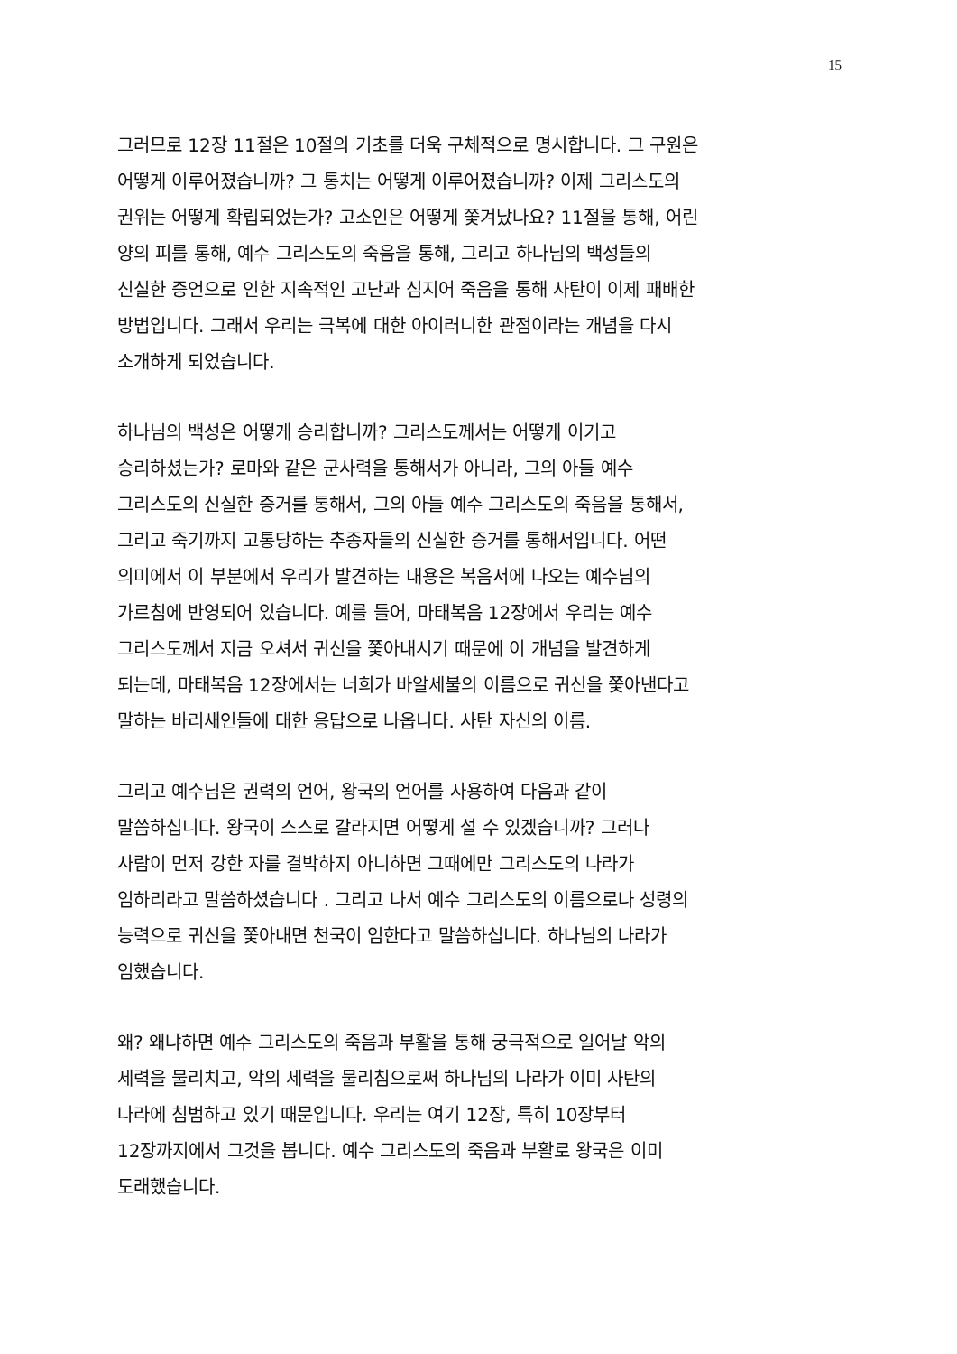15
그러므로 12장 11절은 10절의 기초를 더욱 구체적으로 명시합니다. 그 구원은
어떻게 이루어졌습니까? 그 통치는 어떻게 이루어졌습니까? 이제 그리스도의
권위는 어떻게 확립되었는가? 고소인은 어떻게 쫓겨났나요? 11절을 통해, 어린
양의 피를 통해, 예수 그리스도의 죽음을 통해, 그리고 하나님의 백성들의
신실한 증언으로 인한 지속적인 고난과 심지어 죽음을 통해 사탄이 이제 패배한
방법입니다. 그래서 우리는 극복에 대한 아이러니한 관점이라는 개념을 다시
소개하게 되었습니다.
하나님의 백성은 어떻게 승리합니까? 그리스도께서는 어떻게 이기고
승리하셨는가? 로마와 같은 군사력을 통해서가 아니라, 그의 아들 예수
그리스도의 신실한 증거를 통해서, 그의 아들 예수 그리스도의 죽음을 통해서,
그리고 죽기까지 고통당하는 추종자들의 신실한 증거를 통해서입니다. 어떤
의미에서 이 부분에서 우리가 발견하는 내용은 복음서에 나오는 예수님의
가르침에 반영되어 있습니다. 예를 들어, 마태복음 12장에서 우리는 예수
그리스도께서 지금 오셔서 귀신을 쫓아내시기 때문에 이 개념을 발견하게
되는데, 마태복음 12장에서는 너희가 바알세불의 이름으로 귀신을 쫓아낸다고
말하는 바리새인들에 대한 응답으로 나옵니다. 사탄 자신의 이름.
그리고 예수님은 권력의 언어, 왕국의 언어를 사용하여 다음과 같이
말씀하십니다. 왕국이 스스로 갈라지면 어떻게 설 수 있겠습니까? 그러나
사람이 먼저 강한 자를 결박하지 아니하면 그때에만 그리스도의 나라가
임하리라고 말씀하셨습니다 . 그리고 나서 예수 그리스도의 이름으로나 성령의
능력으로 귀신을 쫓아내면 천국이 임한다고 말씀하십니다. 하나님의 나라가
임했습니다.
왜? 왜냐하면 예수 그리스도의 죽음과 부활을 통해 궁극적으로 일어날 악의
세력을 물리치고, 악의 세력을 물리침으로써 하나님의 나라가 이미 사탄의
나라에 침범하고 있기 때문입니다. 우리는 여기 12장, 특히 10장부터
12장까지에서 그것을 봅니다. 예수 그리스도의 죽음과 부활로 왕국은 이미
도래했습니다.